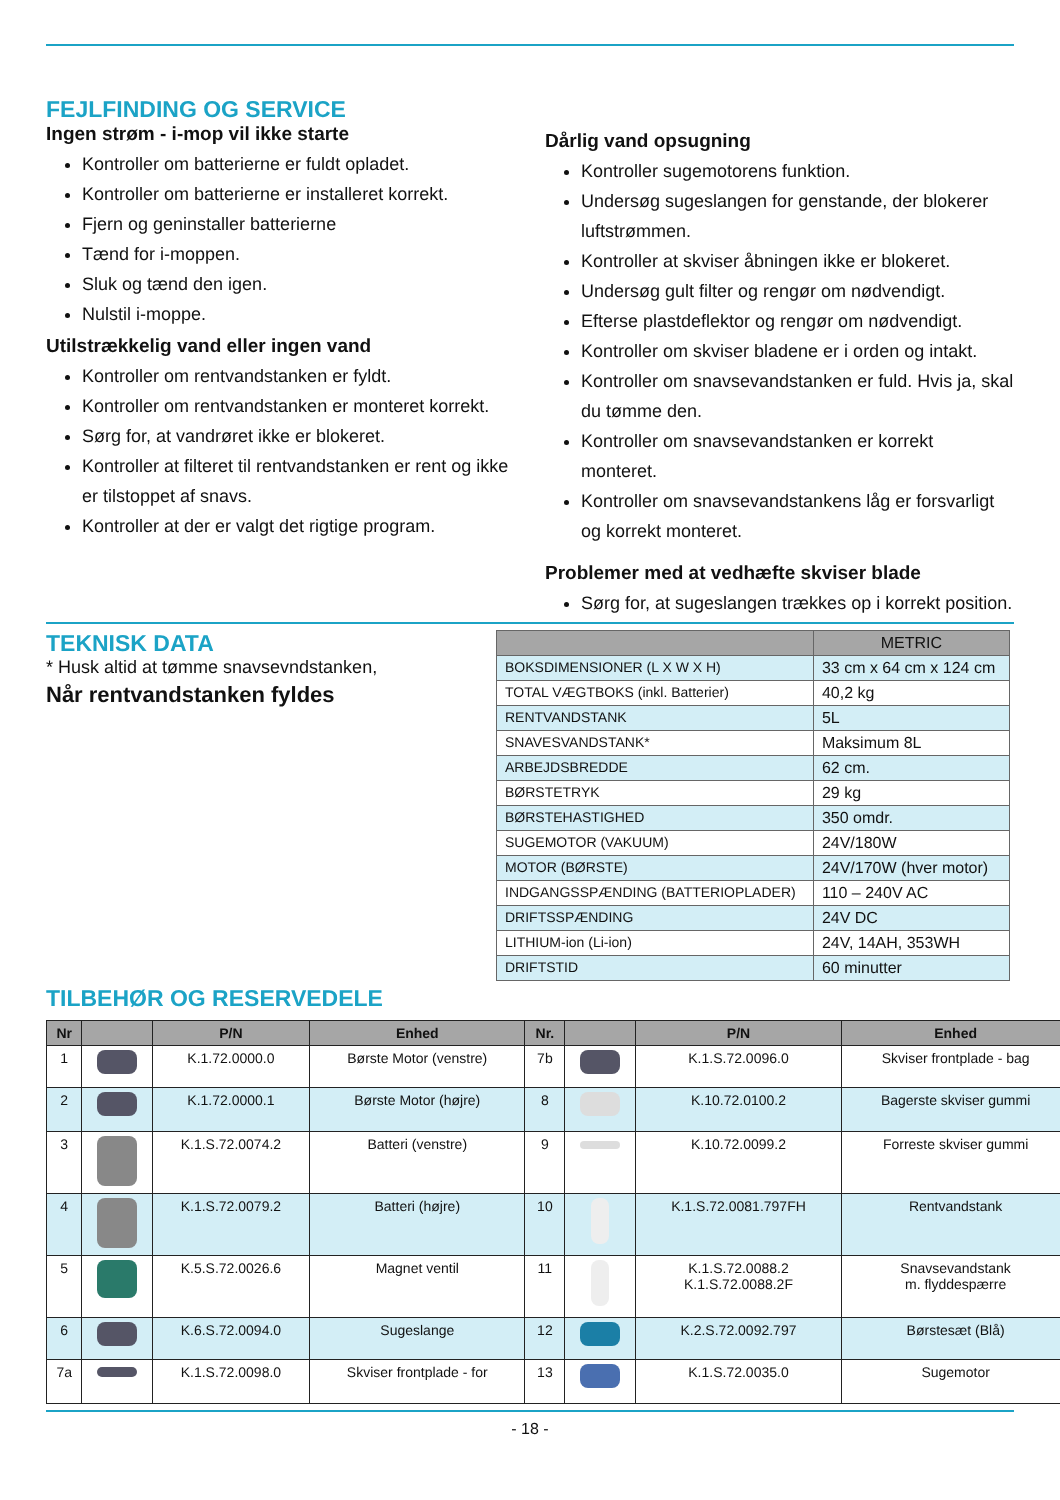FEJLFINDING OG SERVICE
Ingen strøm - i-mop vil ikke starte
Kontroller om batterierne er fuldt opladet.
Kontroller om batterierne er installeret korrekt.
Fjern og geninstaller batterierne
Tænd for i-moppen.
Sluk og tænd den igen.
Nulstil i-moppe.
Utilstrækkelig vand eller ingen vand
Kontroller om rentvandstanken er fyldt.
Kontroller om rentvandstanken er monteret korrekt.
Sørg for, at vandrøret ikke er blokeret.
Kontroller at filteret til rentvandstanken er rent og ikke er tilstoppet af snavs.
Kontroller at der er valgt det rigtige program.
Dårlig vand opsugning
Kontroller sugemotorens funktion.
Undersøg sugeslangen for genstande, der blokerer luftstrømmen.
Kontroller at skviser åbningen ikke er blokeret.
Undersøg gult filter og rengør om nødvendigt.
Efterse plastdeflektor og rengør om nødvendigt.
Kontroller om skviser bladene er i orden og intakt.
Kontroller om snavsevandstanken er fuld. Hvis ja, skal du tømme den.
Kontroller om snavsevandstanken er korrekt monteret.
Kontroller om snavsevandstankens låg er forsvarligt og korrekt monteret.
Problemer med at vedhæfte skviser blade
Sørg for, at sugeslangen trækkes op i korrekt position.
TEKNISK DATA
* Husk altid at tømme snavsevndstanken,
Når rentvandstanken fyldes
| | METRIC |
| --- | --- |
| BOKSDIMENSIONER (L X W X H) | 33 cm x 64 cm x 124 cm |
| TOTAL VÆGTBOKS (inkl. Batterier) | 40,2 kg |
| RENTVANDSTANK | 5L |
| SNAVESVANDSTANK* | Maksimum 8L |
| ARBEJDSBREDDE | 62 cm. |
| BØRSTETRYK | 29 kg |
| BØRSTEHASTIGHED | 350 omdr. |
| SUGEMOTOR (VAKUUM) | 24V/180W |
| MOTOR (BØRSTE) | 24V/170W (hver motor) |
| INDGANGSSPÆNDING (BATTERIOPLADER) | 110 – 240V AC |
| DRIFTSSPÆNDING | 24V DC |
| LITHIUM-ion (Li-ion) | 24V, 14AH, 353WH |
| DRIFTSTID | 60 minutter |
TILBEHØR OG RESERVEDELE
| Nr | | P/N | Enhed | Nr. | | P/N | Enhed |
| --- | --- | --- | --- | --- | --- | --- | --- |
| 1 | | K.1.72.0000.0 | Børste Motor (venstre) | 7b | | K.1.S.72.0096.0 | Skviser frontplade - bag |
| 2 | | K.1.72.0000.1 | Børste Motor (højre) | 8 | | K.10.72.0100.2 | Bagerste skviser gummi |
| 3 | | K.1.S.72.0074.2 | Batteri (venstre) | 9 | | K.10.72.0099.2 | Forreste skviser gummi |
| 4 | | K.1.S.72.0079.2 | Batteri (højre) | 10 | | K.1.S.72.0081.797FH | Rentvandstank |
| 5 | | K.5.S.72.0026.6 | Magnet ventil | 11 | | K.1.S.72.0088.2 K.1.S.72.0088.2F | Snavsevandstank m. flyddespærre |
| 6 | | K.6.S.72.0094.0 | Sugeslange | 12 | | K.2.S.72.0092.797 | Børstesæt (Blå) |
| 7a | | K.1.S.72.0098.0 | Skviser frontplade - for | 13 | | K.1.S.72.0035.0 | Sugemotor |
- 18 -